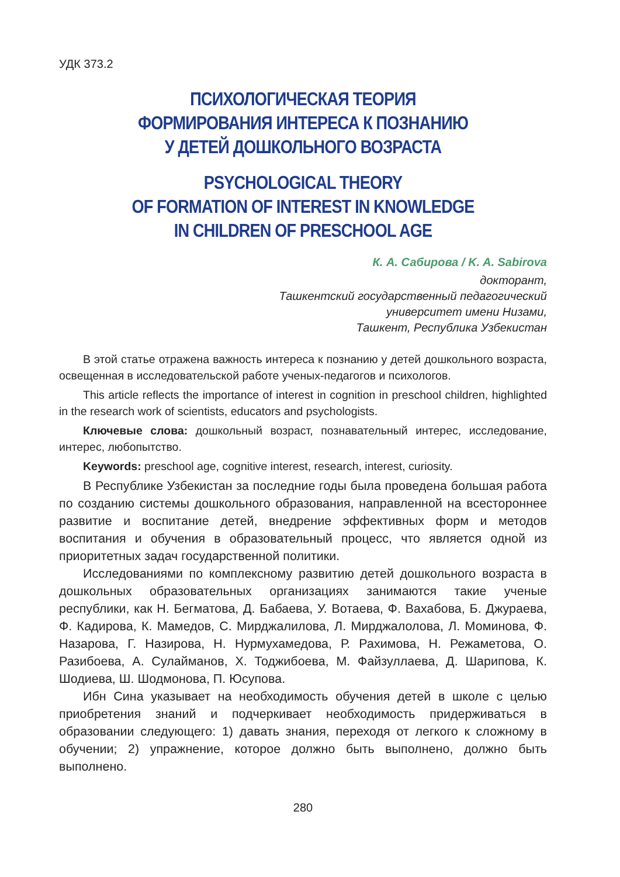УДК 373.2
ПСИХОЛОГИЧЕСКАЯ ТЕОРИЯ
ФОРМИРОВАНИЯ ИНТЕРЕСА К ПОЗНАНИЮ
У ДЕТЕЙ ДОШКОЛЬНОГО ВОЗРАСТА
PSYCHOLOGICAL THEORY
OF FORMATION OF INTEREST IN KNOWLEDGE
IN CHILDREN OF PRESCHOOL AGE
К. А. Сабирова / K. A. Sabirova
докторант,
Ташкентский государственный педагогический
университет имени Низами,
Ташкент, Республика Узбекистан
В этой статье отражена важность интереса к познанию у детей дошкольного возраста, освещенная в исследовательской работе ученых-педагогов и психологов.
This article reflects the importance of interest in cognition in preschool children, highlighted in the research work of scientists, educators and psychologists.
Ключевые слова: дошкольный возраст, познавательный интерес, исследование, интерес, любопытство.
Keywords: preschool age, cognitive interest, research, interest, curiosity.
В Республике Узбекистан за последние годы была проведена большая работа по созданию системы дошкольного образования, направленной на всестороннее развитие и воспитание детей, внедрение эффективных форм и методов воспитания и обучения в образовательный процесс, что является одной из приоритетных задач государственной политики.
Исследованиями по комплексному развитию детей дошкольного возраста в дошкольных образовательных организациях занимаются такие ученые республики, как Н. Бегматова, Д. Бабаева, У. Вотаева, Ф. Вахабова, Б. Джураева, Ф. Кадирова, К. Мамедов, С. Мирджалилова, Л. Мирджалолова, Л. Моминова, Ф. Назарова, Г. Назирова, Н. Нурмухамедова, Р. Рахимова, Н. Режаметова, О. Разибоева, А. Сулайманов, Х. Тоджибоева, М. Файзуллаева, Д. Шарипова, К. Шодиева, Ш. Шодмонова, П. Юсупова.
Ибн Сина указывает на необходимость обучения детей в школе с целью приобретения знаний и подчеркивает необходимость придерживаться в образовании следующего: 1) давать знания, переходя от легкого к сложному в обучении; 2) упражнение, которое должно быть выполнено, должно быть выполнено.
280